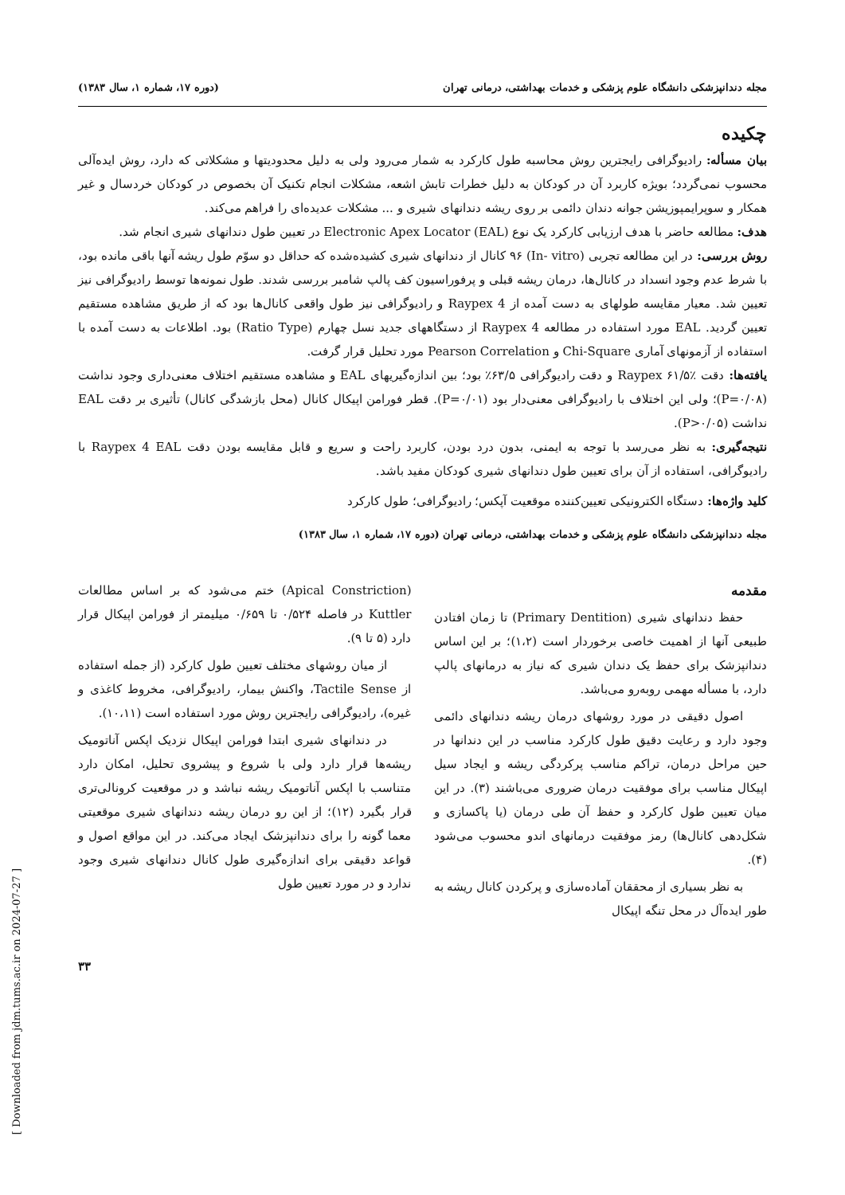مجله دندانپزشکی دانشگاه علوم پزشکی و خدمات بهداشتی، درمانی تهران (دوره ۱۷، شماره ۱، سال ۱۳۸۳)
چکیده
بیان مسأله: رادیوگرافی رایجترین روش محاسبه طول کارکرد به شمار می‌رود ولی به دلیل محدودیتها و مشکلاتی که دارد، روش ایده‌آلی محسوب نمی‌گردد؛ بویژه کاربرد آن در کودکان به دلیل خطرات تابش اشعه، مشکلات انجام تکنیک آن بخصوص در کودکان خردسال و غیر همکار و سوپرایمپوزیشن جوانه دندان دائمی بر روی ریشه دندانهای شیری و ... مشکلات عدیده‌ای را فراهم می‌کند.
هدف: مطالعه حاضر با هدف ارزیابی کارکرد یک نوع Electronic Apex Locator (EAL) در تعیین طول دندانهای شیری انجام شد.
روش بررسی: در این مطالعه تجربی (In- vitro) ۹۶ کانال از دندانهای شیری کشیده‌شده که حداقل دو سوّم طول ریشه آنها باقی مانده بود، با شرط عدم وجود انسداد در کانال‌ها، درمان ریشه قبلی و پرفوراسیون کف پالپ شامبر بررسی شدند. طول نمونه‌ها توسط رادیوگرافی نیز تعیین شد. معیار مقایسه طولهای به دست آمده از Raypex 4 و رادیوگرافی نیز طول واقعی کانال‌ها بود که از طریق مشاهده مستقیم تعیین گردید. EAL مورد استفاده در مطالعه Raypex 4 از دستگاههای جدید نسل چهارم (Ratio Type) بود. اطلاعات به دست آمده با استفاده از آزمونهای آماری Chi-Square و Pearson Correlation مورد تحلیل قرار گرفت.
یافته‌ها: دقت Raypex ۶۱/۵٪ و دقت رادیوگرافی ۶۳/۵٪ بود؛ بین اندازه‌گیریهای EAL و مشاهده مستقیم اختلاف معنی‌داری وجود نداشت (P=۰/۰۸)؛ ولی این اختلاف با رادیوگرافی معنی‌دار بود (P=۰/۰۱). قطر فورامن اپیکال کانال (محل بازشدگی کانال) تأثیری بر دقت EAL نداشت (P>۰/۰۵).
نتیجه‌گیری: به نظر می‌رسد با توجه به ایمنی، بدون درد بودن، کاربرد راحت و سریع و قابل مقایسه بودن دقت Raypex 4 EAL با رادیوگرافی، استفاده از آن برای تعیین طول دندانهای شیری کودکان مفید باشد.
کلید واژه‌ها: دستگاه الکترونیکی تعیین‌کننده موقعیت آپکس؛ رادیوگرافی؛ طول کارکرد
مجله دندانپزشکی دانشگاه علوم پزشکی و خدمات بهداشتی، درمانی تهران (دوره ۱۷، شماره ۱، سال ۱۳۸۳)
مقدمه
حفظ دندانهای شیری (Primary Dentition) تا زمان افتادن طبیعی آنها از اهمیت خاصی برخوردار است (۱،۲)؛ بر این اساس دندانپزشک برای حفظ یک دندان شیری که نیاز به درمانهای پالپ دارد، با مسأله مهمی روبه‌رو می‌باشد.
اصول دقیقی در مورد روشهای درمان ریشه دندانهای دائمی وجود دارد و رعایت دقیق طول کارکرد مناسب در این دندانها در حین مراحل درمان، تراکم مناسب پرکردگی ریشه و ایجاد سیل اپیکال مناسب برای موفقیت درمان ضروری می‌باشند (۳). در این میان تعیین طول کارکرد و حفظ آن طی درمان (یا پاکسازی و شکل‌دهی کانال‌ها) رمز موفقیت درمانهای اندو محسوب می‌شود (۴).
به نظر بسیاری از محققان آماده‌سازی و پرکردن کانال ریشه به طور ایده‌آل در محل تنگه اپیکال
(Apical Constriction) ختم می‌شود که بر اساس مطالعات Kuttler در فاصله ۰/۵۲۴ تا ۰/۶۵۹ میلیمتر از فورامن اپیکال قرار دارد (۵ تا ۹).
از میان روشهای مختلف تعیین طول کارکرد (از جمله استفاده از Tactile Sense، واکنش بیمار، رادیوگرافی، مخروط کاغذی و غیره)، رادیوگرافی رایجترین روش مورد استفاده است (۱۰،۱۱).
در دندانهای شیری ابتدا فورامن اپیکال نزدیک اپکس آناتومیک ریشه‌ها قرار دارد ولی با شروع و پیشروی تحلیل، امکان دارد متناسب با اپکس آناتومیک ریشه نباشد و در موقعیت کرونالی‌تری قرار بگیرد (۱۲)؛ از این رو درمان ریشه دندانهای شیری موقعیتی معما گونه را برای دندانپزشک ایجاد می‌کند. در این مواقع اصول و قواعد دقیقی برای اندازه‌گیری طول کانال دندانهای شیری وجود ندارد و در مورد تعیین طول
۳۳
[ Downloaded from jdm.tums.ac.ir on 2024-07-27 ]